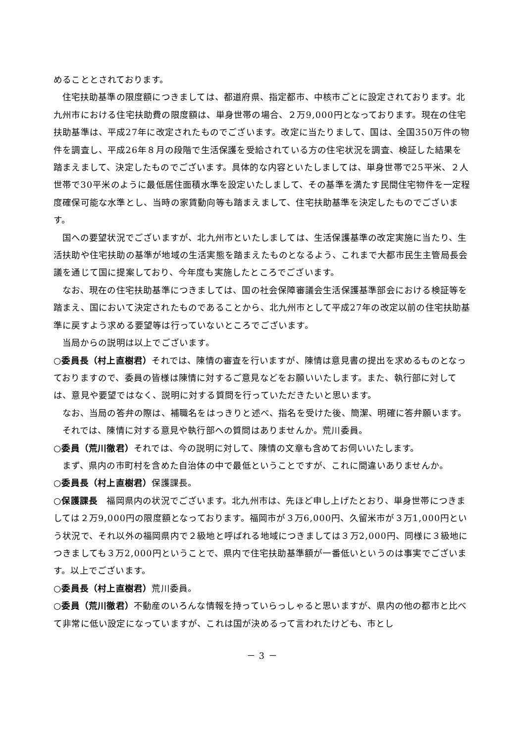めることとされております。
住宅扶助基準の限度額につきましては、都道府県、指定都市、中核市ごとに設定されております。北九州市における住宅扶助費の限度額は、単身世帯の場合、２万9,000円となっております。現在の住宅扶助基準は、平成27年に改定されたものでございます。改定に当たりまして、国は、全国350万件の物件を調査し、平成26年８月の段階で生活保護を受給されている方の住宅状況を調査、検証した結果を踏まえまして、決定したものでございます。具体的な内容といたしましては、単身世帯で25平米、２人世帯で30平米のように最低居住面積水準を設定いたしまして、その基準を満たす民間住宅物件を一定程度確保可能な水準とし、当時の家賃動向等も踏まえまして、住宅扶助基準を決定したものでございます。
国への要望状況でございますが、北九州市といたしましては、生活保護基準の改定実施に当たり、生活扶助や住宅扶助の基準が地域の生活実態を踏まえたものとなるよう、これまで大都市民生主管局長会議を通じて国に提案しており、今年度も実施したところでございます。
なお、現在の住宅扶助基準につきましては、国の社会保障審議会生活保護基準部会における検証等を踏まえ、国において決定されたものであることから、北九州市として平成27年の改定以前の住宅扶助基準に戻すよう求める要望等は行っていないところでございます。
当局からの説明は以上でございます。
○委員長（村上直樹君）それでは、陳情の審査を行いますが、陳情は意見書の提出を求めるものとなっておりますので、委員の皆様は陳情に対するご意見などをお願いいたします。また、執行部に対しては、意見や要望ではなく、説明に対する質問を行っていただきたいと思います。
なお、当局の答弁の際は、補職名をはっきりと述べ、指名を受けた後、簡潔、明確に答弁願います。
それでは、陳情に対する意見や執行部への質問はありませんか。荒川委員。
○委員（荒川徹君）それでは、今の説明に対して、陳情の文章も含めてお伺いいたします。
まず、県内の市町村を含めた自治体の中で最低ということですが、これに間違いありませんか。
○委員長（村上直樹君）保護課長。
○保護課長　福岡県内の状況でございます。北九州市は、先ほど申し上げたとおり、単身世帯につきましては２万9,000円の限度額となっております。福岡市が３万6,000円、久留米市が３万1,000円という状況で、それ以外の福岡県内で２級地と呼ばれる地域につきましては３万2,000円、同様に３級地につきましても３万2,000円ということで、県内で住宅扶助基準額が一番低いというのは事実でございます。以上でございます。
○委員長（村上直樹君）荒川委員。
○委員（荒川徹君）不動産のいろんな情報を持っていらっしゃると思いますが、県内の他の都市と比べて非常に低い設定になっていますが、これは国が決めるって言われたけども、市とし
－ 3 －